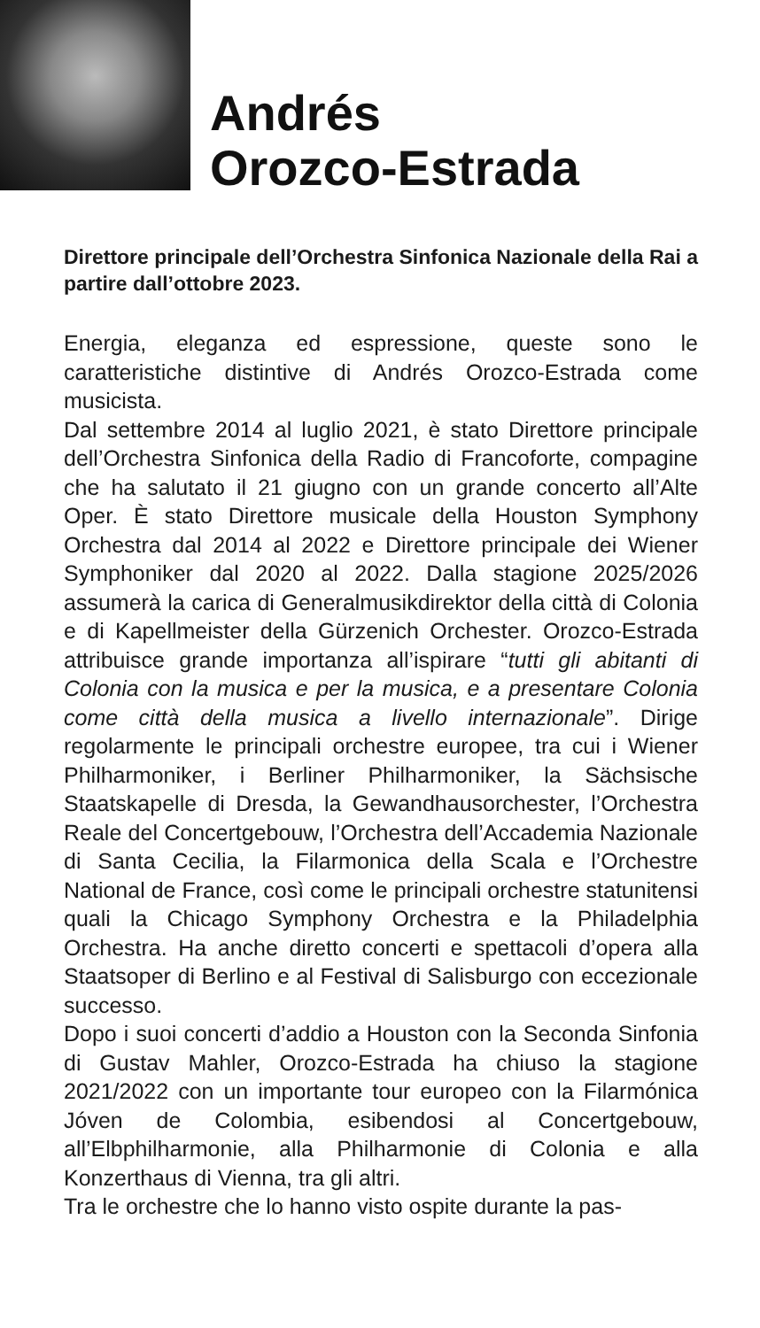Andrés
Orozco-Estrada
Direttore principale dell’Orchestra Sinfonica Nazionale della Rai a partire dall’ottobre 2023.
Energia, eleganza ed espressione, queste sono le caratteristiche distintive di Andrés Orozco-Estrada come musicista.
Dal settembre 2014 al luglio 2021, è stato Direttore principale dell’Orchestra Sinfonica della Radio di Francoforte, compagine che ha salutato il 21 giugno con un grande concerto all’Alte Oper. È stato Direttore musicale della Houston Symphony Orchestra dal 2014 al 2022 e Direttore principale dei Wiener Symphoniker dal 2020 al 2022. Dalla stagione 2025/2026 assumerà la carica di Generalmusikdirektor della città di Colonia e di Kapellmeister della Gürzenich Orchester. Orozco-Estrada attribuisce grande importanza all’ispirare “tutti gli abitanti di Colonia con la musica e per la musica, e a presentare Colonia come città della musica a livello internazionale”. Dirige regolarmente le principali orchestre europee, tra cui i Wiener Philharmoniker, i Berliner Philharmoniker, la Sächsische Staatskapelle di Dresda, la Gewandhausorchester, l’Orchestra Reale del Concertgebouw, l’Orchestra dell’Accademia Nazionale di Santa Cecilia, la Filarmonica della Scala e l’Orchestre National de France, così come le principali orchestre statunitensi quali la Chicago Symphony Orchestra e la Philadelphia Orchestra. Ha anche diretto concerti e spettacoli d’opera alla Staatsoper di Berlino e al Festival di Salisburgo con eccezionale successo.
Dopo i suoi concerti d’addio a Houston con la Seconda Sinfonia di Gustav Mahler, Orozco-Estrada ha chiuso la stagione 2021/2022 con un importante tour europeo con la Filarmónica Jóven de Colombia, esibendosi al Concertgebouw, all’Elbphilharmonie, alla Philharmonie di Colonia e alla Konzerthaus di Vienna, tra gli altri.
Tra le orchestre che lo hanno visto ospite durante la pas-